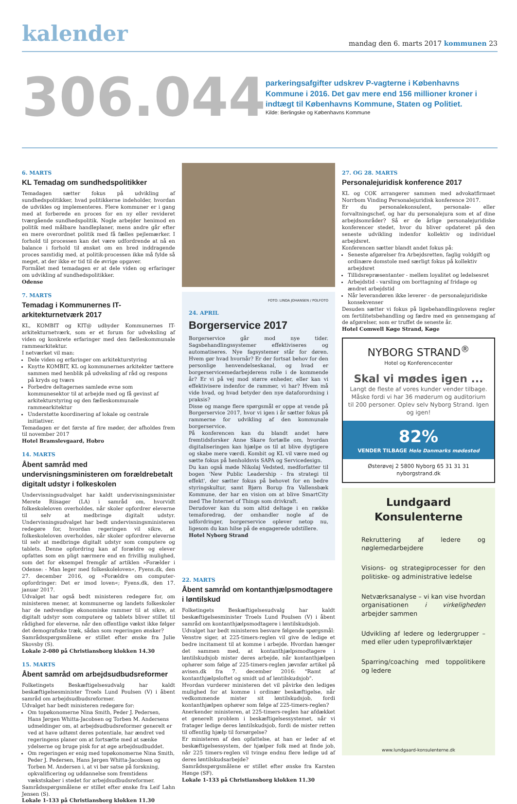kalender mandag den 6. marts 2017 kommunen 23
306.044
parkeringsafgifter udskrev P-vagterne i Københavns Kommune i 2016. Det gav mere end 156 millioner kroner i indtægt til Københavns Kommune, Staten og Politiet.
Kilde: Berlingske og Københavns Kommune
6. MARTS
KL Temadag om sundhedspolitikker
Temadagen sætter fokus på udvikling af sundhedspolitikker, hvad politikkerne indeholder, hvordan de udvikles og implementeres. Flere kommuner er i gang med at forberede en proces for en ny eller revideret tværgående sundhedspolitik. Nogle arbejder henimod en politik med målbare handleplaner, mens andre går efter en mere overordnet politik med få fælles pejlemærker. I forhold til processen kan det være udfordrende at nå en balance i forhold til ønsket om en bred inddragende proces samtidig med, at politik-processen ikke må fylde så meget, at der ikke er tid til de øvrige opgaver.
Formålet med temadagen er at dele viden og erfaringer om udvikling af sundhedspolitikker.
Odense
7. MARTS
Temadag i Kommunernes IT-arkitekturnetværk 2017
KL, KOMBIT og KIT@ udbyder Kommunernes IT-arkitekturnetværk, som er et forum for udveksling af viden og konkrete erfaringer med den fælleskommunale rammearkitektur.
I netværket vil man:
Dele viden og erfaringer om arkitekturstyring
Knytte KOMBIT, KL og kommunernes arkitekter tættere sammen med henblik på udveksling af råd og respons på kryds og tværs
Forbedre deltagernes samlede evne som kommunesektor til at arbejde med og få gevinst af arkitekturstyring og den fælleskommunale rammearkitektur
Understøtte koordinering af lokale og centrale initiativer.
Temadagen er det første af fire møder, der afholdes frem til november 2017
Hotel Bramslevgaard, Hobro
14. MARTS
Åbent samråd med undervisningsministeren om forældrebetalt digitalt udstyr i folkeskolen
Undervisningsudvalget har kaldt undervisningsminister Merete Riisager (LA) i samråd om, hvorvidt folkeskoleloven overholdes, når skoler opfordrer eleverne til selv at medbringe digitalt udstyr. Undervisningsudvalget har bedt undervisningsministeren redegøre for, hvordan regeringen vil sikre, at folkeskoleloven overholdes, når skoler opfordrer eleverne til selv at medbringe digitalt udstyr som computere og tablets. Denne opfordring kan af forældre og elever opfattes som en pligt nærmere end en frivillig mulighed, som det for eksempel fremgår af artiklen »Forælder i Odense: - Man leger med folkeskoleloven«, Fyens.dk, den 27. december 2016, og »Forældre om computer-opfordringer: Det er imod loven«; Fyens.dk, den 17. januar 2017.
Udvalget har også bedt ministeren redegøre for, om ministeren mener, at kommunerne og landets folkeskoler har de nødvendige økonomiske rammer til at sikre, at digitalt udstyr som computere og tablets bliver stillet til rådighed for eleverne, når den offentlige vækst ikke følger det demografiske træk, sådan som regeringen ønsker?
Samrådsspørgsmålene er stillet efter ønske fra Julie Skovsby (S).
Lokale 2-080 på Christiansborg klokken 14.30
15. MARTS
Åbent samråd om arbejdsudbudsreformer
Folketingets Beskæftigelsesudvalg har kaldt beskæftigelsesminister Troels Lund Poulsen (V) i åbent samråd om arbejdsudbudsreformer.
Udvalget har bedt ministeren redegøre for:
Om topøkonomerne Nina Smith, Peder J. Pedersen, Hans Jørgen Whitta-Jacobsen og Torben M. Andersens udmeldinger om, at arbejdsudbudsreformer generelt er ved at have udtømt deres potentiale, har ændret ved regeringens planer om at fortsætte med at sænke ydelserne og bruge pisk for at øge arbejdsudbuddet.
Om regeringen er enig med topøkonomerne Nina Smith, Peder J. Pedersen, Hans Jørgen Whitta-Jacobsen og Torben M. Andersen i, at vi bør satse på forskning, opkvalificering og uddannelse som fremtidens vækstskaber i stedet for arbejdsudbudsreformer.
Samrådsspørgsmålene er stillet efter ønske fra Leif Lahn Jensen (S).
Lokale 1-133 på Christiansborg klokken 11.30
FOTO: LINDA JOHANSEN / POLFOTO
24. APRIL
Borgerservice 2017
Borgerservice går mod nye tider. Sagsbehandlingssystemer effektiviseres og automatiseres. Nye fagsystemer står for døren. Hvem gør hvad hvornår? Er der fortsat behov for den personlige henvendelseskanal, og hvad er borgerservicemedarbejderens rolle i de kommende år? Er vi på vej mod større enheder, eller kan vi effektivisere indenfor de rammer, vi har? Hvem må vide hvad, og hvad betyder den nye dataforordning i praksis?
Disse og mange flere spørgsmål er oppe at vende på Borgerservice 2017, hvor vi igen i år sætter fokus på rammerne for udvikling af den kommunale borgerservice.
På konferencen kan du blandt andet høre fremtidsforsker Anne Skare fortælle om, hvordan digitaliseringen kan hjælpe os til at blive dygtigere og skabe mere værdi. Kombit og KL vil være med og sætte fokus på henholdsvis SAPA og Servicedesign.
Du kan også møde Nikolaj Vedsted, medforfatter til bogen 'New Public Leadership - fra strategi til effekt', der sætter fokus på behovet for en bedre styringskultur, samt Bjørn Borup fra Vallensbæk Kommune, der har en vision om at blive SmartCity med The Internet of Things som drivkraft.
Derudover kan du som altid deltage i en række temaforedrag, der omhandler nogle af de udfordringer, borgerservice oplever netop nu, ligesom du kan hilse på de engagerede udstillere.
Hotel Nyborg Strand
22. MARTS
Åbent samråd om kontanthjælpsmodtagere i løntilskud
Folketingets Beskæftigelsesudvalg har kaldt beskæftigelsesminister Troels Lund Poulsen (V) i åbent samråd om kontanthjælpsmodtagere i løntilskudsjob.
Udvalget har bedt ministeren besvare følgende spørgsmål:
Venstre siger, at 225-timers-reglen vil give de ledige et bedre incitament til at komme i arbejde. Hvordan hænger det sammen med, at kontanthjælpsmodtagere i løntilskudsjob mister deres arbejde, når kontanthjælpen ophører som følge af 225-timers-reglen jævnfør artikel på avisen.dk fra 7. december 2016: "Ramt af kontanthjælpsloftet og smidt ud af løntilskudsjob".
Hvordan vurderer ministeren det vil påvirke den lediges mulighed for at komme i ordinær beskæftigelse, når vedkommende mister sit løntilskudsjob, fordi kontanthjælpen ophører som følge af 225-timers-reglen?
Anerkender ministeren, at 225-timers-reglen har afdækket et generelt problem i beskæftigelsessystemet, når vi fratager ledige deres løntilskudsjob, fordi de mister retten til offentlig hjælp til forsørgelse?
Er ministeren af den opfattelse, at han er leder af et beskæftigelsessystem, der hjælper folk med at finde job, når 225 timers-reglen vil tvinge endnu flere ledige ud af deres løntilskudsarbejde?
Samrådsspørgsmålene er stillet efter ønske fra Karsten Hønge (SF).
Lokale 1-133 på Christiansborg klokken 11.30
27. OG 28. MARTS
Personalejuridisk konference 2017
KL og COK arrangerer sammen med advokatfirmaet Norrbom Vinding Personalejuridisk konference 2017.
Er du personalekonsulent, personale- eller forvaltningschef, og har du personalejura som et af dine arbejdsområder? Så er de årlige personalejuridiske konferencer stedet, hvor du bliver opdateret på den seneste udvikling indenfor kollektiv og individuel arbejdsret.
Konferencen sætter blandt andet fokus på:
Seneste afgørelser fra Arbejdsretten, faglig voldgift og ordinære domstole med særligt fokus på kollektiv arbejdsret
Tillidsrepræsentanter - mellem loyalitet og ledelsesret
Arbejdstid - varsling om borttagning af fridage og ændret arbejdstid
Når leverandøren ikke leverer - de personalejuridiske konsekvenser
Desuden sætter vi fokus på ligebehandlingslovens regler om fertilitetsbehandling og fædre med en gennemgang af de afgørelser, som er truffet de seneste år.
Hotel Comwell Køge Strand, Køge
NYBORG STRAND<sup>®</sup>
Hotel og Konferencecenter
Skal vi mødes igen ...
Langt de fleste af vores kunder vender tilbage. Måske fordi vi har 36 møderum og auditorium til 200 personer. Oplev selv Nyborg Strand. Igen og igen!
82%
VENDER TILBAGE Hele Danmarks mødested
Østerøvej 2 5800 Nyborg 65 31 31 31 nyborgstrand.dk
Lundgaard Konsulenterne
Rekruttering af ledere og nøglemedarbejdere
Visions- og strategiprocesser for den politiske- og administrative ledelse
Netværksanalyse – vi kan vise hvordan organisationen i virkeligheden arbejder sammen
Udvikling af ledere og ledergrupper – med eller uden typeprofilværktøjer
Sparring/coaching med toppolitikere og ledere
www.lundgaard-konsulenterne.dk